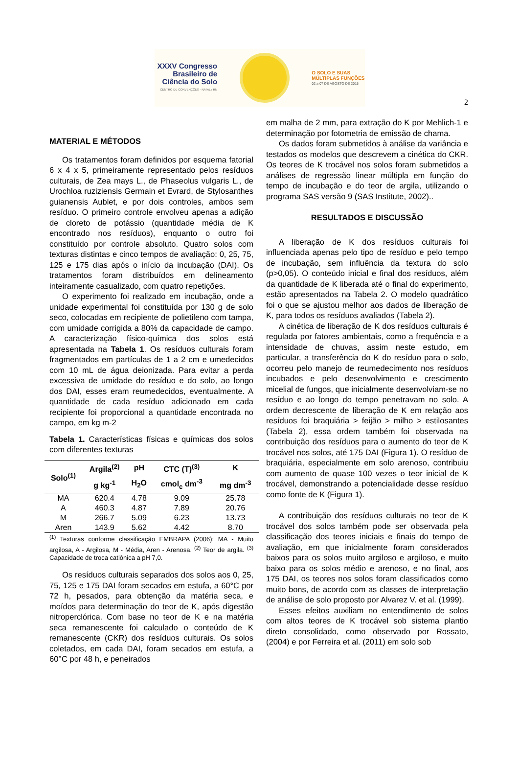2
XXXV Congresso
Brasileiro de
Ciência do Solo
CENTRO DE CONVENÇÕES - NATAL / RN
O SOLO E SUAS
MÚLTIPLAS FUNÇÕES
02 a 07 DE AGOSTO DE 2015
MATERIAL E MÉTODOS
Os tratamentos foram definidos por esquema fatorial 6 x 4 x 5, primeiramente representado pelos resíduos culturais, de Zea mays L., de Phaseolus vulgaris L., de Urochloa ruziziensis Germain et Evrard, de Stylosanthes guianensis Aublet, e por dois controles, ambos sem resíduo. O primeiro controle envolveu apenas a adição de cloreto de potássio (quantidade média de K encontrado nos resíduos), enquanto o outro foi constituído por controle absoluto. Quatro solos com texturas distintas e cinco tempos de avaliação: 0, 25, 75, 125 e 175 dias após o início da incubação (DAI). Os tratamentos foram distribuídos em delineamento inteiramente casualizado, com quatro repetições.
O experimento foi realizado em incubação, onde a unidade experimental foi constituída por 130 g de solo seco, colocadas em recipiente de polietileno com tampa, com umidade corrigida a 80% da capacidade de campo. A caracterização físico-química dos solos está apresentada na Tabela 1. Os resíduos culturais foram fragmentados em partículas de 1 a 2 cm e umedecidos com 10 mL de água deionizada. Para evitar a perda excessiva de umidade do resíduo e do solo, ao longo dos DAI, esses eram reumedecidos, eventualmente. A quantidade de cada resíduo adicionado em cada recipiente foi proporcional a quantidade encontrada no campo, em kg m-2
Tabela 1. Características físicas e químicas dos solos com diferentes texturas
| Solo<sup>(1)</sup> | Argila<sup>(2)</sup> | pH | CTC (T)<sup>(3)</sup> | K |
| --- | --- | --- | --- | --- |
| | g kg<sup>-1</sup> | H<sub>2</sub>O | cmol<sub>c</sub> dm<sup>-3</sup> | mg dm<sup>-3</sup> |
| MA | 620.4 | 4.78 | 9.09 | 25.78 |
| A | 460.3 | 4.87 | 7.89 | 20.76 |
| M | 266.7 | 5.09 | 6.23 | 13.73 |
| Aren | 143.9 | 5.62 | 4.42 | 8.70 |
<sup>(1)</sup> Texturas conforme classificação EMBRAPA (2006): MA - Muito argilosa, A - Argilosa, M - Média, Aren - Arenosa. <sup>(2)</sup> Teor de argila. <sup>(3)</sup> Capacidade de troca catiônica a pH 7,0.
Os resíduos culturais separados dos solos aos 0, 25, 75, 125 e 175 DAI foram secados em estufa, a 60°C por 72 h, pesados, para obtenção da matéria seca, e moídos para determinação do teor de K, após digestão nitroperclórica. Com base no teor de K e na matéria seca remanescente foi calculado o conteúdo de K remanescente (CKR) dos resíduos culturais. Os solos coletados, em cada DAI, foram secados em estufa, a 60°C por 48 h, e peneirados
em malha de 2 mm, para extração do K por Mehlich-1 e determinação por fotometria de emissão de chama.
Os dados foram submetidos à análise da variância e testados os modelos que descrevem a cinética do CKR. Os teores de K trocável nos solos foram submetidos a análises de regressão linear múltipla em função do tempo de incubação e do teor de argila, utilizando o programa SAS versão 9 (SAS Institute, 2002)..
RESULTADOS E DISCUSSÃO
A liberação de K dos resíduos culturais foi influenciada apenas pelo tipo de resíduo e pelo tempo de incubação, sem influência da textura do solo (p>0,05). O conteúdo inicial e final dos resíduos, além da quantidade de K liberada até o final do experimento, estão apresentados na Tabela 2. O modelo quadrático foi o que se ajustou melhor aos dados de liberação de K, para todos os resíduos avaliados (Tabela 2).
A cinética de liberação de K dos resíduos culturais é regulada por fatores ambientais, como a frequência e a intensidade de chuvas, assim neste estudo, em particular, a transferência do K do resíduo para o solo, ocorreu pelo manejo de reumedecimento nos resíduos incubados e pelo desenvolvimento e crescimento micelial de fungos, que inicialmente desenvolviam-se no resíduo e ao longo do tempo penetravam no solo. A ordem decrescente de liberação de K em relação aos resíduos foi braquiária > feijão > milho > estilosantes (Tabela 2), essa ordem também foi observada na contribuição dos resíduos para o aumento do teor de K trocável nos solos, até 175 DAI (Figura 1). O resíduo de braquiária, especialmente em solo arenoso, contribuiu com aumento de quase 100 vezes o teor inicial de K trocável, demonstrando a potencialidade desse resíduo como fonte de K (Figura 1).
A contribuição dos resíduos culturais no teor de K trocável dos solos também pode ser observada pela classificação dos teores iniciais e finais do tempo de avaliação, em que inicialmente foram considerados baixos para os solos muito argiloso e argiloso, e muito baixo para os solos médio e arenoso, e no final, aos 175 DAI, os teores nos solos foram classificados como muito bons, de acordo com as classes de interpretação de análise de solo proposto por Alvarez V. et al. (1999).
Esses efeitos auxiliam no entendimento de solos com altos teores de K trocável sob sistema plantio direto consolidado, como observado por Rossato, (2004) e por Ferreira et al. (2011) em solo sob